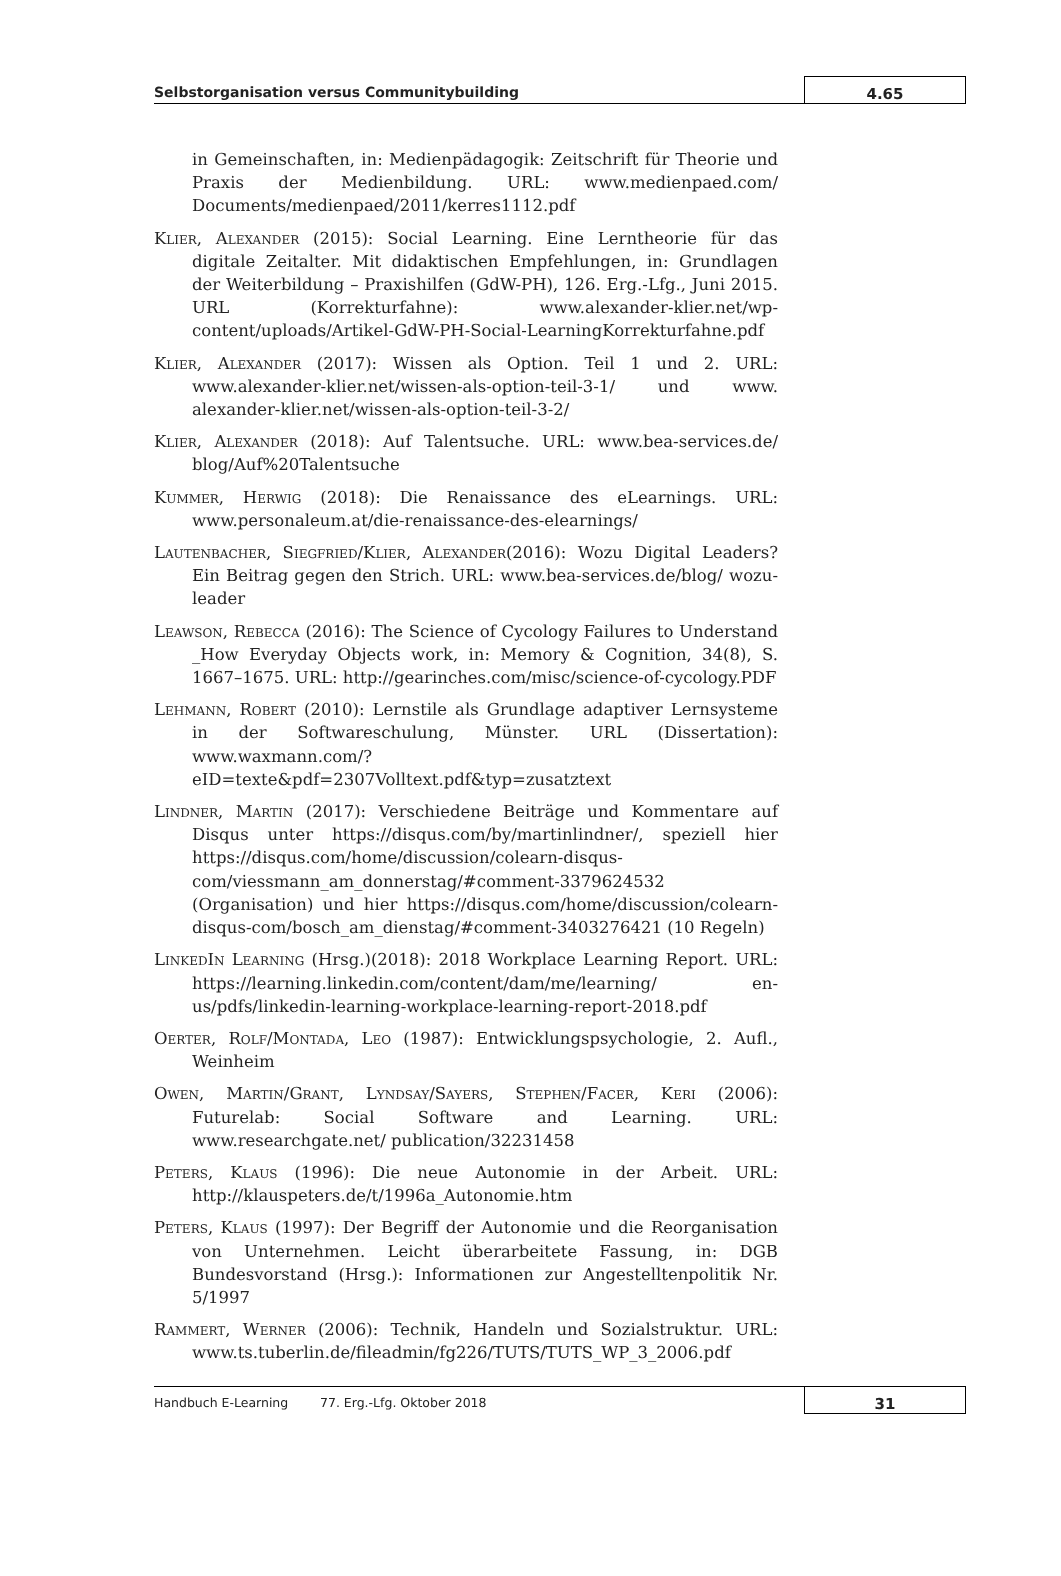Selbstorganisation versus Communitybuilding
4.65
in Gemeinschaften, in: Medienpädagogik: Zeitschrift für Theorie und Praxis der Medienbildung. URL: www.medienpaed.com/ Documents/medienpaed/2011/kerres1112.pdf
Klier, Alexander (2015): Social Learning. Eine Lerntheorie für das digitale Zeitalter. Mit didaktischen Empfehlungen, in: Grundlagen der Weiterbildung – Praxishilfen (GdW-PH), 126. Erg.-Lfg., Juni 2015. URL (Korrekturfahne): www.alexander-klier.net/wp-content/uploads/Artikel-GdW-PH-Social-LearningKorrekturfahne.pdf
Klier, Alexander (2017): Wissen als Option. Teil 1 und 2. URL: www.alexander-klier.net/wissen-als-option-teil-3-1/ und www. alexander-klier.net/wissen-als-option-teil-3-2/
Klier, Alexander (2018): Auf Talentsuche. URL: www.bea-services.de/ blog/Auf%20Talentsuche
Kummer, Herwig (2018): Die Renaissance des eLearnings. URL: www.personaleum.at/die-renaissance-des-elearnings/
Lautenbacher, Siegfried/Klier, Alexander(2016): Wozu Digital Leaders? Ein Beitrag gegen den Strich. URL: www.bea-services.de/blog/ wozu-leader
Leawson, Rebecca (2016): The Science of Cycology Failures to Understand _How Everyday Objects work, in: Memory & Cognition, 34(8), S. 1667–1675. URL: http://gearinches.com/misc/science-of-cycology.PDF
Lehmann, Robert (2010): Lernstile als Grundlage adaptiver Lernsysteme in der Softwareschulung, Münster. URL (Dissertation): www.waxmann.com/?eID=texte&pdf=2307Volltext.pdf&typ=zusatztext
Lindner, Martin (2017): Verschiedene Beiträge und Kommentare auf Disqus unter https://disqus.com/by/martinlindner/, speziell hier https://disqus.com/home/discussion/colearn-disqus-com/viessmann_am_donnerstag/#comment-3379624532 (Organisation) und hier https://disqus.com/home/discussion/colearn-disqus-com/bosch_am_dienstag/#comment-3403276421 (10 Regeln)
LinkedIn Learning (Hrsg.)(2018): 2018 Workplace Learning Report. URL: https://learning.linkedin.com/content/dam/me/learning/ en-us/pdfs/linkedin-learning-workplace-learning-report-2018.pdf
Oerter, Rolf/Montada, Leo (1987): Entwicklungspsychologie, 2. Aufl., Weinheim
Owen, Martin/Grant, Lyndsay/Sayers, Stephen/Facer, Keri (2006): Futurelab: Social Software and Learning. URL: www.researchgate.net/ publication/32231458
Peters, Klaus (1996): Die neue Autonomie in der Arbeit. URL: http://klauspeters.de/t/1996a_Autonomie.htm
Peters, Klaus (1997): Der Begriff der Autonomie und die Reorganisation von Unternehmen. Leicht überarbeitete Fassung, in: DGB Bundesvorstand (Hrsg.): Informationen zur Angestelltenpolitik Nr. 5/1997
Rammert, Werner (2006): Technik, Handeln und Sozialstruktur. URL: www.ts.tuberlin.de/fileadmin/fg226/TUTS/TUTS_WP_3_2006.pdf
Handbuch E-Learning 77. Erg.-Lfg. Oktober 2018
31